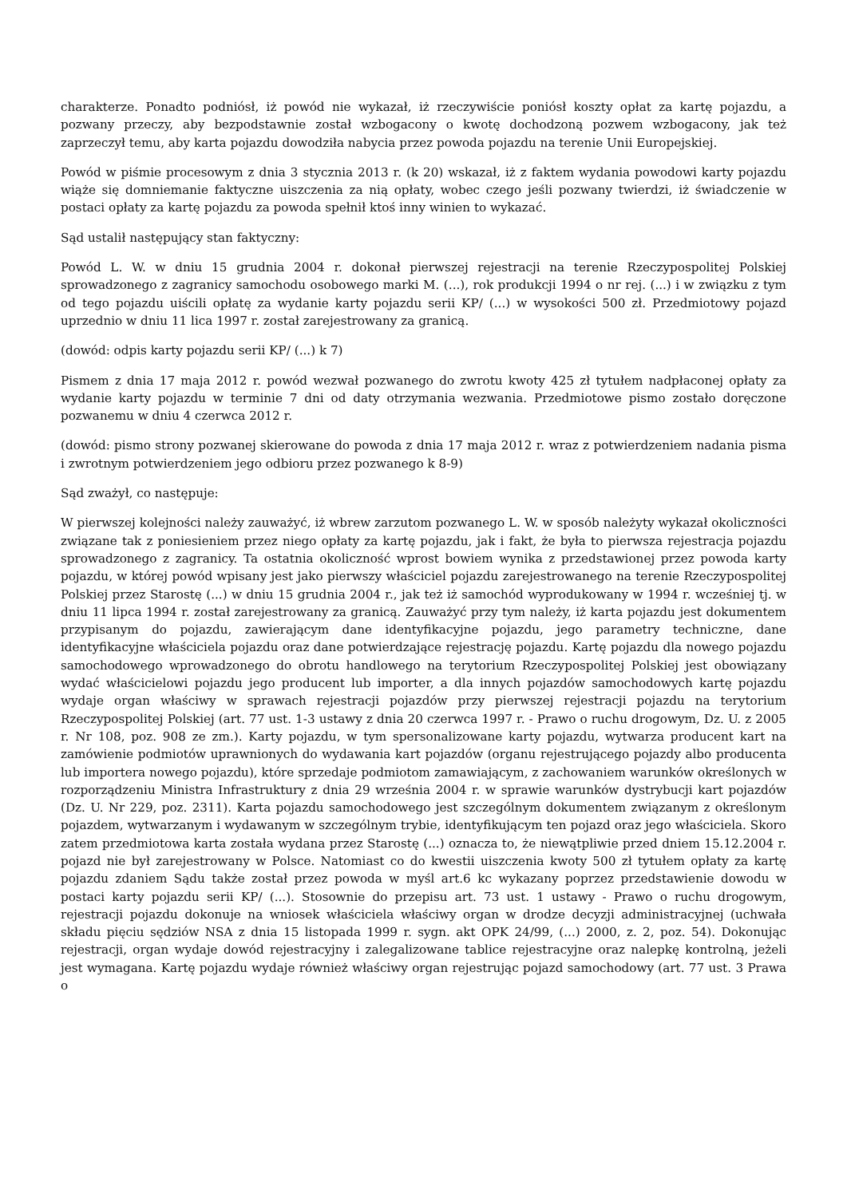charakterze. Ponadto podniósł, iż powód nie wykazał, iż rzeczywiście poniósł koszty opłat za kartę pojazdu, a pozwany przeczy, aby bezpodstawnie został wzbogacony o kwotę dochodzoną pozwem wzbogacony, jak też zaprzeczył temu, aby karta pojazdu dowodziła nabycia przez powoda pojazdu na terenie Unii Europejskiej.
Powód w piśmie procesowym z dnia 3 stycznia 2013 r. (k 20) wskazał, iż z faktem wydania powodowi karty pojazdu wiąże się domniemanie faktyczne uiszczenia za nią opłaty, wobec czego jeśli pozwany twierdzi, iż świadczenie w postaci opłaty za kartę pojazdu za powoda spełnił ktoś inny winien to wykazać.
Sąd ustalił następujący stan faktyczny:
Powód L. W. w dniu 15 grudnia 2004 r. dokonał pierwszej rejestracji na terenie Rzeczypospolitej Polskiej sprowadzonego z zagranicy samochodu osobowego marki M. (...), rok produkcji 1994 o nr rej. (...) i w związku z tym od tego pojazdu uiścili opłatę za wydanie karty pojazdu serii KP/ (...) w wysokości 500 zł. Przedmiotowy pojazd uprzednio w dniu 11 lica 1997 r. został zarejestrowany za granicą.
(dowód: odpis karty pojazdu serii KP/ (...) k 7)
Pismem z dnia 17 maja 2012 r. powód wezwał pozwanego do zwrotu kwoty 425 zł tytułem nadpłaconej opłaty za wydanie karty pojazdu w terminie 7 dni od daty otrzymania wezwania. Przedmiotowe pismo zostało doręczone pozwanemu w dniu 4 czerwca 2012 r.
(dowód: pismo strony pozwanej skierowane do powoda z dnia 17 maja 2012 r. wraz z potwierdzeniem nadania pisma i zwrotnym potwierdzeniem jego odbioru przez pozwanego k 8-9)
Sąd zważył, co następuje:
W pierwszej kolejności należy zauważyć, iż wbrew zarzutom pozwanego L. W. w sposób należyty wykazał okoliczności związane tak z poniesieniem przez niego opłaty za kartę pojazdu, jak i fakt, że była to pierwsza rejestracja pojazdu sprowadzonego z zagranicy. Ta ostatnia okoliczność wprost bowiem wynika z przedstawionej przez powoda karty pojazdu, w której powód wpisany jest jako pierwszy właściciel pojazdu zarejestrowanego na terenie Rzeczypospolitej Polskiej przez Starostę (...) w dniu 15 grudnia 2004 r., jak też iż samochód wyprodukowany w 1994 r. wcześniej tj. w dniu 11 lipca 1994 r. został zarejestrowany za granicą. Zauważyć przy tym należy, iż karta pojazdu jest dokumentem przypisanym do pojazdu, zawierającym dane identyfikacyjne pojazdu, jego parametry techniczne, dane identyfikacyjne właściciela pojazdu oraz dane potwierdzające rejestrację pojazdu. Kartę pojazdu dla nowego pojazdu samochodowego wprowadzonego do obrotu handlowego na terytorium Rzeczypospolitej Polskiej jest obowiązany wydać właścicielowi pojazdu jego producent lub importer, a dla innych pojazdów samochodowych kartę pojazdu wydaje organ właściwy w sprawach rejestracji pojazdów przy pierwszej rejestracji pojazdu na terytorium Rzeczypospolitej Polskiej (art. 77 ust. 1-3 ustawy z dnia 20 czerwca 1997 r. - Prawo o ruchu drogowym, Dz. U. z 2005 r. Nr 108, poz. 908 ze zm.). Karty pojazdu, w tym spersonalizowane karty pojazdu, wytwarza producent kart na zamówienie podmiotów uprawnionych do wydawania kart pojazdów (organu rejestrującego pojazdy albo producenta lub importera nowego pojazdu), które sprzedaje podmiotom zamawiającym, z zachowaniem warunków określonych w rozporządzeniu Ministra Infrastruktury z dnia 29 września 2004 r. w sprawie warunków dystrybucji kart pojazdów (Dz. U. Nr 229, poz. 2311). Karta pojazdu samochodowego jest szczególnym dokumentem związanym z określonym pojazdem, wytwarzanym i wydawanym w szczególnym trybie, identyfikującym ten pojazd oraz jego właściciela. Skoro zatem przedmiotowa karta została wydana przez Starostę (...) oznacza to, że niewątpliwie przed dniem 15.12.2004 r. pojazd nie był zarejestrowany w Polsce. Natomiast co do kwestii uiszczenia kwoty 500 zł tytułem opłaty za kartę pojazdu zdaniem Sądu także został przez powoda w myśl art.6 kc wykazany poprzez przedstawienie dowodu w postaci karty pojazdu serii KP/ (...). Stosownie do przepisu art. 73 ust. 1 ustawy - Prawo o ruchu drogowym, rejestracji pojazdu dokonuje na wniosek właściciela właściwy organ w drodze decyzji administracyjnej (uchwała składu pięciu sędziów NSA z dnia 15 listopada 1999 r. sygn. akt OPK 24/99, (...) 2000, z. 2, poz. 54). Dokonując rejestracji, organ wydaje dowód rejestracyjny i zalegalizowane tablice rejestracyjne oraz nalepkę kontrolną, jeżeli jest wymagana. Kartę pojazdu wydaje również właściwy organ rejestrując pojazd samochodowy (art. 77 ust. 3 Prawa o